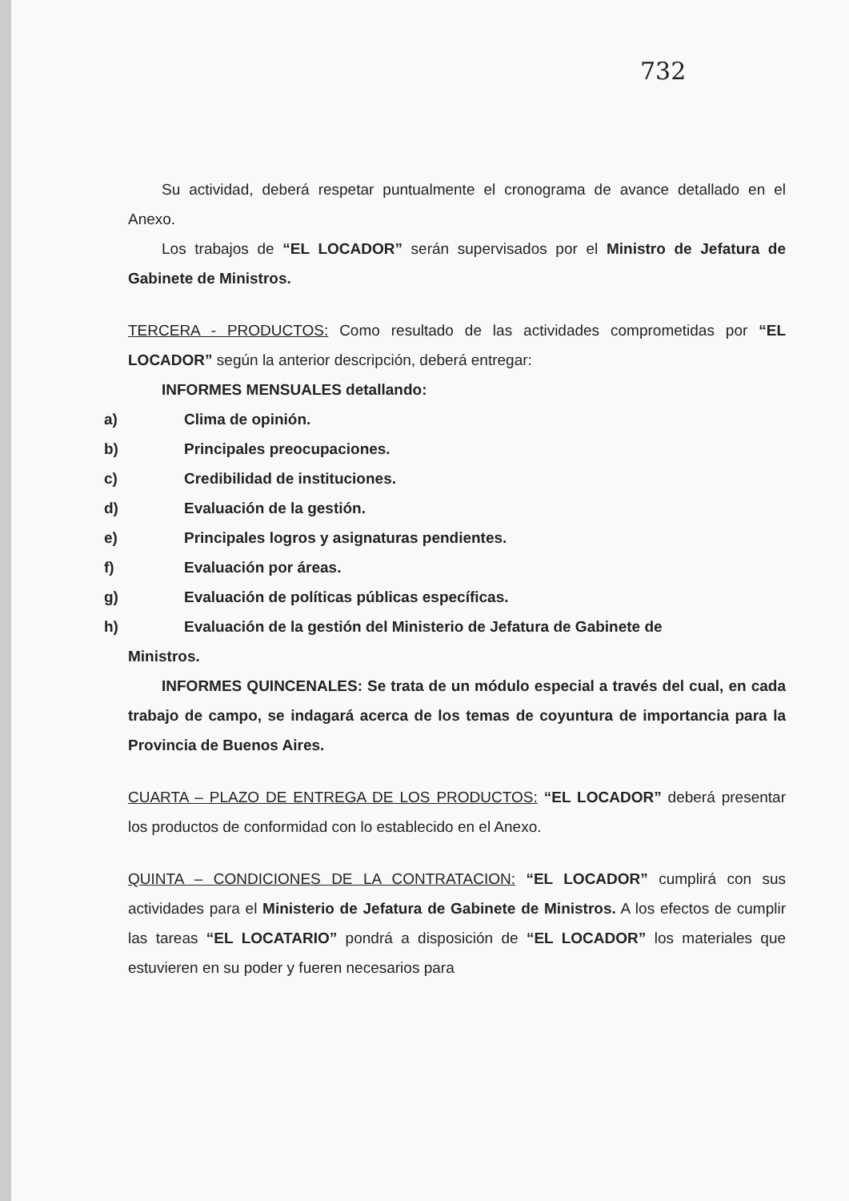732
Su actividad, deberá respetar puntualmente el cronograma de avance detallado en el Anexo.
Los trabajos de “EL LOCADOR” serán supervisados por el Ministro de Jefatura de Gabinete de Ministros.
TERCERA - PRODUCTOS: Como resultado de las actividades comprometidas por “EL LOCADOR” según la anterior descripción, deberá entregar:
INFORMES MENSUALES detallando:
a) Clima de opinión.
b) Principales preocupaciones.
c) Credibilidad de instituciones.
d) Evaluación de la gestión.
e) Principales logros y asignaturas pendientes.
f) Evaluación por áreas.
g) Evaluación de políticas públicas específicas.
h) Evaluación de la gestión del Ministerio de Jefatura de Gabinete de
Ministros.
INFORMES QUINCENALES: Se trata de un módulo especial a través del cual, en cada trabajo de campo, se indagará acerca de los temas de coyuntura de importancia para la Provincia de Buenos Aires.
CUARTA – PLAZO DE ENTREGA DE LOS PRODUCTOS: “EL LOCADOR” deberá presentar los productos de conformidad con lo establecido en el Anexo.
QUINTA – CONDICIONES DE LA CONTRATACION: “EL LOCADOR” cumplirá con sus actividades para el Ministerio de Jefatura de Gabinete de Ministros. A los efectos de cumplir las tareas “EL LOCATARIO” pondrá a disposición de “EL LOCADOR” los materiales que estuvieren en su poder y fueren necesarios para